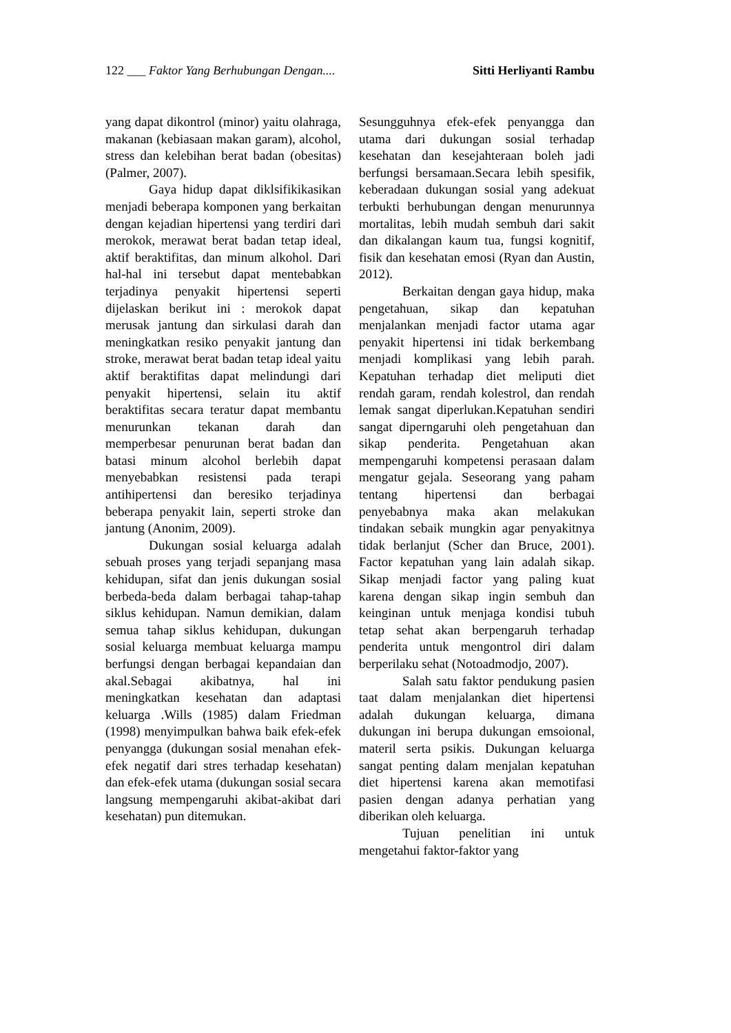122 ___ Faktor Yang Berhubungan Dengan.... Sitti Herliyanti Rambu
yang dapat dikontrol (minor) yaitu olahraga, makanan (kebiasaan makan garam), alcohol, stress dan kelebihan berat badan (obesitas) (Palmer, 2007).
Gaya hidup dapat diklsifikikasikan menjadi beberapa komponen yang berkaitan dengan kejadian hipertensi yang terdiri dari merokok, merawat berat badan tetap ideal, aktif beraktifitas, dan minum alkohol. Dari hal-hal ini tersebut dapat mentebabkan terjadinya penyakit hipertensi seperti dijelaskan berikut ini : merokok dapat merusak jantung dan sirkulasi darah dan meningkatkan resiko penyakit jantung dan stroke, merawat berat badan tetap ideal yaitu aktif beraktifitas dapat melindungi dari penyakit hipertensi, selain itu aktif beraktifitas secara teratur dapat membantu menurunkan tekanan darah dan memperbesar penurunan berat badan dan batasi minum alcohol berlebih dapat menyebabkan resistensi pada terapi antihipertensi dan beresiko terjadinya beberapa penyakit lain, seperti stroke dan jantung (Anonim, 2009).
Dukungan sosial keluarga adalah sebuah proses yang terjadi sepanjang masa kehidupan, sifat dan jenis dukungan sosial berbeda-beda dalam berbagai tahap-tahap siklus kehidupan. Namun demikian, dalam semua tahap siklus kehidupan, dukungan sosial keluarga membuat keluarga mampu berfungsi dengan berbagai kepandaian dan akal.Sebagai akibatnya, hal ini meningkatkan kesehatan dan adaptasi keluarga .Wills (1985) dalam Friedman (1998) menyimpulkan bahwa baik efek-efek penyangga (dukungan sosial menahan efek-efek negatif dari stres terhadap kesehatan) dan efek-efek utama (dukungan sosial secara langsung mempengaruhi akibat-akibat dari kesehatan) pun ditemukan.
Sesungguhnya efek-efek penyangga dan utama dari dukungan sosial terhadap kesehatan dan kesejahteraan boleh jadi berfungsi bersamaan.Secara lebih spesifik, keberadaan dukungan sosial yang adekuat terbukti berhubungan dengan menurunnya mortalitas, lebih mudah sembuh dari sakit dan dikalangan kaum tua, fungsi kognitif, fisik dan kesehatan emosi (Ryan dan Austin, 2012).
Berkaitan dengan gaya hidup, maka pengetahuan, sikap dan kepatuhan menjalankan menjadi factor utama agar penyakit hipertensi ini tidak berkembang menjadi komplikasi yang lebih parah. Kepatuhan terhadap diet meliputi diet rendah garam, rendah kolestrol, dan rendah lemak sangat diperlukan.Kepatuhan sendiri sangat diperngaruhi oleh pengetahuan dan sikap penderita. Pengetahuan akan mempengaruhi kompetensi perasaan dalam mengatur gejala. Seseorang yang paham tentang hipertensi dan berbagai penyebabnya maka akan melakukan tindakan sebaik mungkin agar penyakitnya tidak berlanjut (Scher dan Bruce, 2001). Factor kepatuhan yang lain adalah sikap. Sikap menjadi factor yang paling kuat karena dengan sikap ingin sembuh dan keinginan untuk menjaga kondisi tubuh tetap sehat akan berpengaruh terhadap penderita untuk mengontrol diri dalam berperilaku sehat (Notoadmodjo, 2007).
Salah satu faktor pendukung pasien taat dalam menjalankan diet hipertensi adalah dukungan keluarga, dimana dukungan ini berupa dukungan emsoional, materil serta psikis. Dukungan keluarga sangat penting dalam menjalan kepatuhan diet hipertensi karena akan memotifasi pasien dengan adanya perhatian yang diberikan oleh keluarga.
Tujuan penelitian ini untuk mengetahui faktor-faktor yang